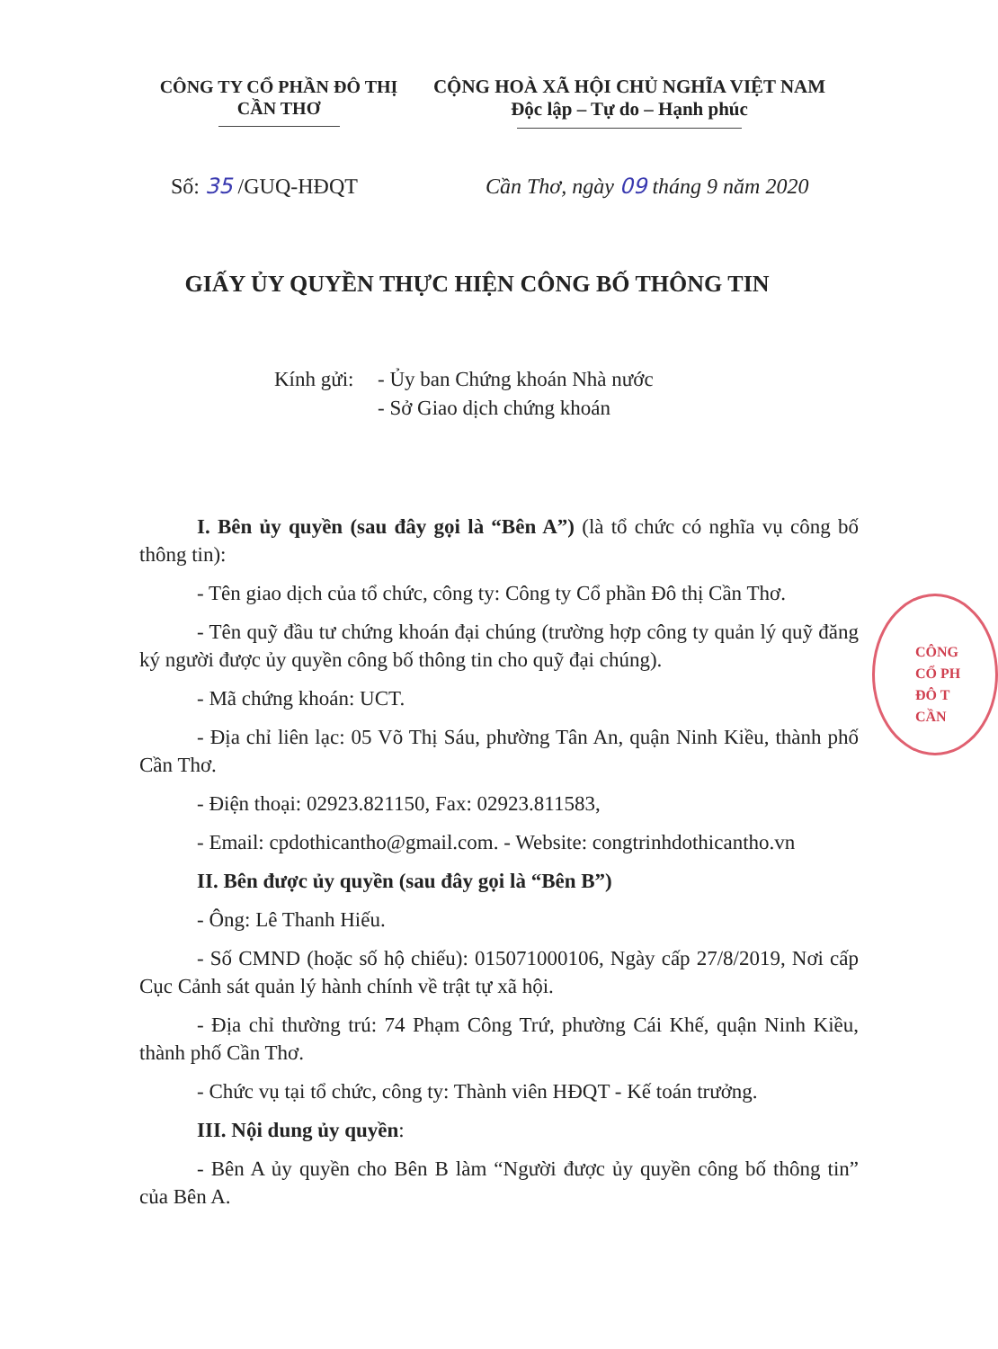CÔNG TY CỔ PHẦN ĐÔ THỊ
CẦN THƠ
CỘNG HOÀ XÃ HỘI CHỦ NGHĨA VIỆT NAM
Độc lập – Tự do – Hạnh phúc
Số: 35 /GUQ-HĐQT Cần Thơ, ngày 09 tháng 9 năm 2020
GIẤY ỦY QUYỀN THỰC HIỆN CÔNG BỐ THÔNG TIN
Kính gửi:
- Ủy ban Chứng khoán Nhà nước
- Sở Giao dịch chứng khoán
I. Bên ủy quyền (sau đây gọi là “Bên A”) (là tổ chức có nghĩa vụ công bố thông tin):
- Tên giao dịch của tổ chức, công ty: Công ty Cổ phần Đô thị Cần Thơ.
- Tên quỹ đầu tư chứng khoán đại chúng (trường hợp công ty quản lý quỹ đăng ký người được ủy quyền công bố thông tin cho quỹ đại chúng).
- Mã chứng khoán: UCT.
- Địa chỉ liên lạc: 05 Võ Thị Sáu, phường Tân An, quận Ninh Kiều, thành phố Cần Thơ.
- Điện thoại: 02923.821150, Fax: 02923.811583,
- Email: cpdothicantho@gmail.com. - Website: congtrinhdothicantho.vn
II. Bên được ủy quyền (sau đây gọi là “Bên B”)
- Ông: Lê Thanh Hiếu.
- Số CMND (hoặc số hộ chiếu): 015071000106, Ngày cấp 27/8/2019, Nơi cấp Cục Cảnh sát quản lý hành chính về trật tự xã hội.
- Địa chỉ thường trú: 74 Phạm Công Trứ, phường Cái Khế, quận Ninh Kiều, thành phố Cần Thơ.
- Chức vụ tại tổ chức, công ty: Thành viên HĐQT - Kế toán trưởng.
III. Nội dung ủy quyền:
- Bên A ủy quyền cho Bên B làm “Người được ủy quyền công bố thông tin” của Bên A.
CÔNG
CỔ PH
ĐÔ T
CẦN